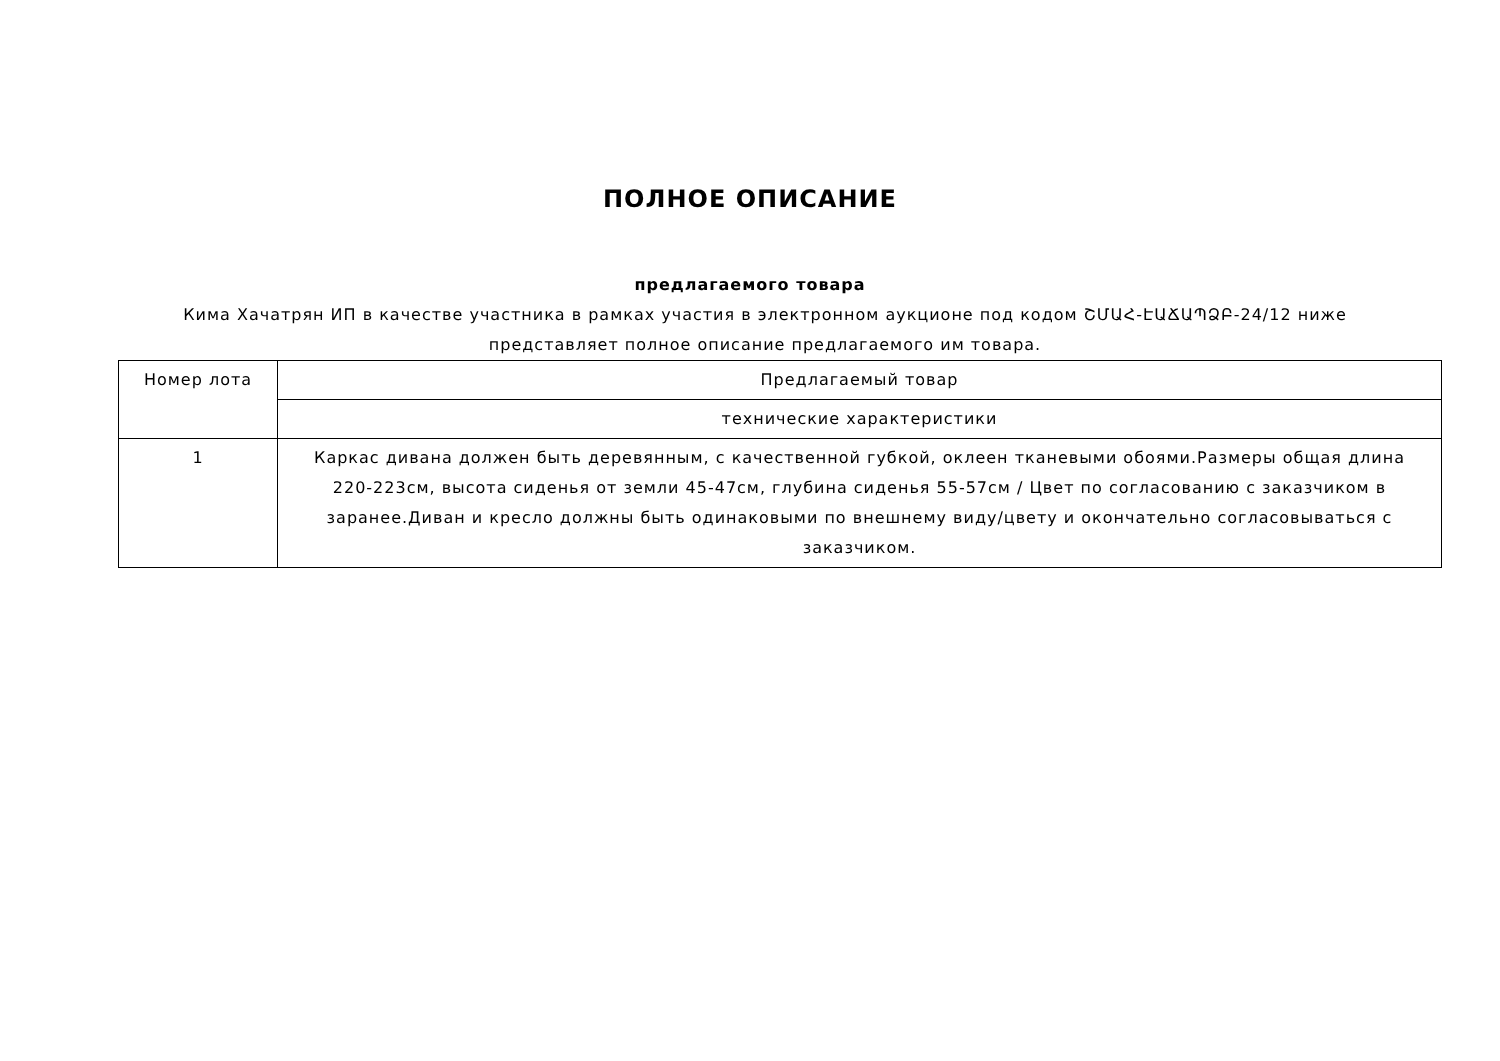ПОЛНОЕ ОПИСАНИЕ
предлагаемого товара
Кима Хачатрян ИП в качестве участника в рамках участия в электронном аукционе под кодом ՇՄԱՀ-ԷԱՃԱՊՁԲ-24/12 ниже представляет полное описание предлагаемого им товара.
| Номер лота | Предлагаемый товар |
| | технические характеристики |
| 1 | Каркас дивана должен быть деревянным, с качественной губкой, оклеен тканевыми обоями.Размеры общая длина 220-223см, высота сиденья от земли 45-47см, глубина сиденья 55-57см / Цвет по согласованию с заказчиком в заранее.Диван и кресло должны быть одинаковыми по внешнему виду/цвету и окончательно согласовываться с заказчиком. |